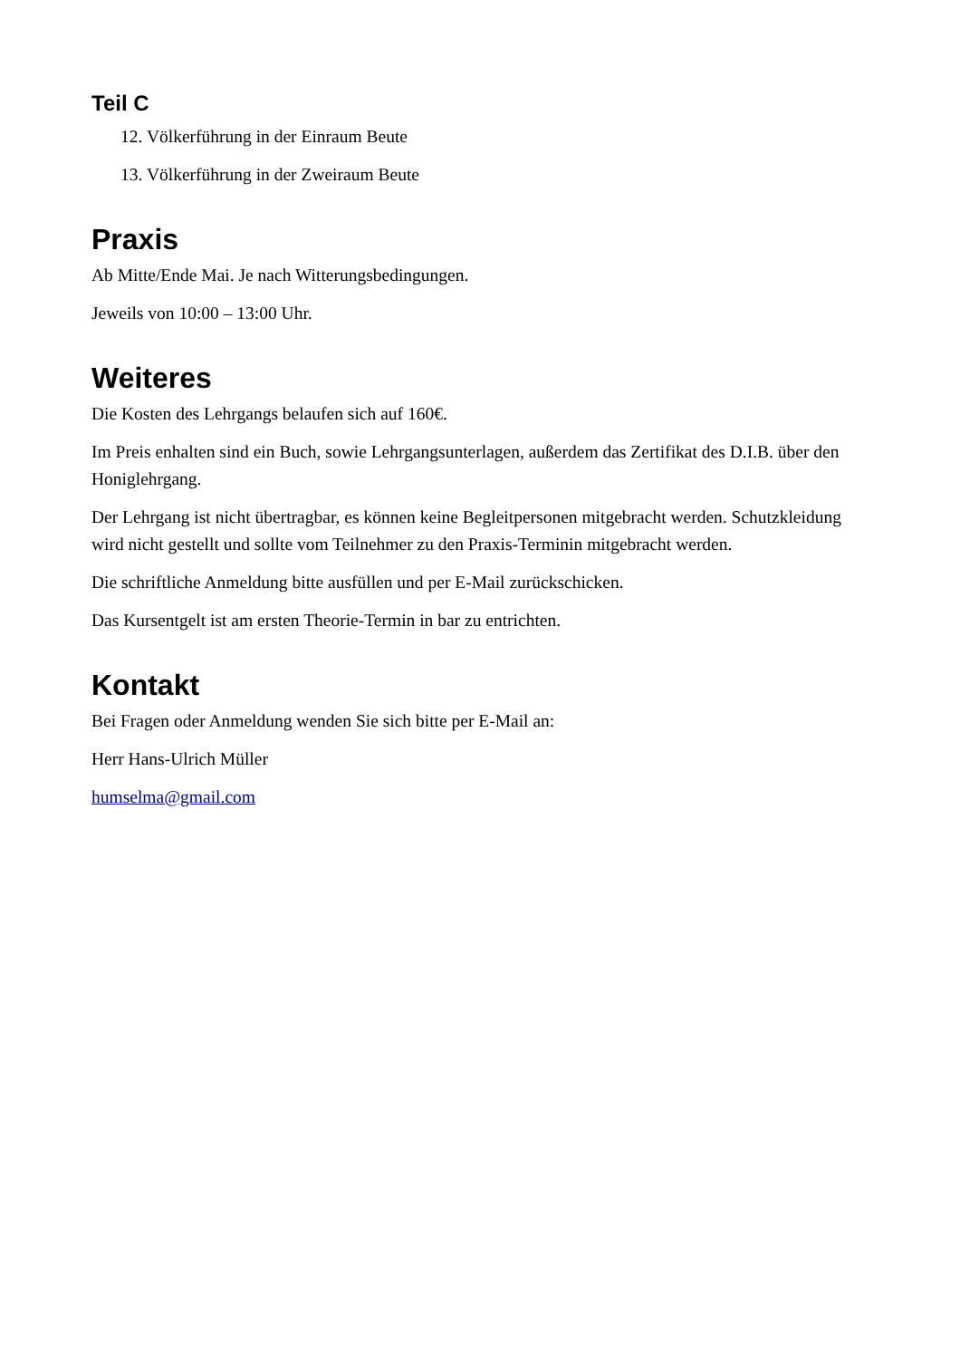Teil C
12. Völkerführung in der Einraum Beute
13. Völkerführung in der Zweiraum Beute
Praxis
Ab Mitte/Ende Mai. Je nach Witterungsbedingungen.
Jeweils von 10:00 – 13:00 Uhr.
Weiteres
Die Kosten des Lehrgangs belaufen sich auf 160€.
Im Preis enhalten sind ein Buch, sowie Lehrgangsunterlagen, außerdem das Zertifikat des D.I.B. über den Honiglehrgang.
Der Lehrgang ist nicht übertragbar, es können keine Begleitpersonen mitgebracht werden. Schutzkleidung wird nicht gestellt und sollte vom Teilnehmer zu den Praxis-Terminin mitgebracht werden.
Die schriftliche Anmeldung bitte ausfüllen und per E-Mail zurückschicken.
Das Kursentgelt ist am ersten Theorie-Termin in bar zu entrichten.
Kontakt
Bei Fragen oder Anmeldung wenden Sie sich bitte per E-Mail an:
Herr Hans-Ulrich Müller
humselma@gmail.com